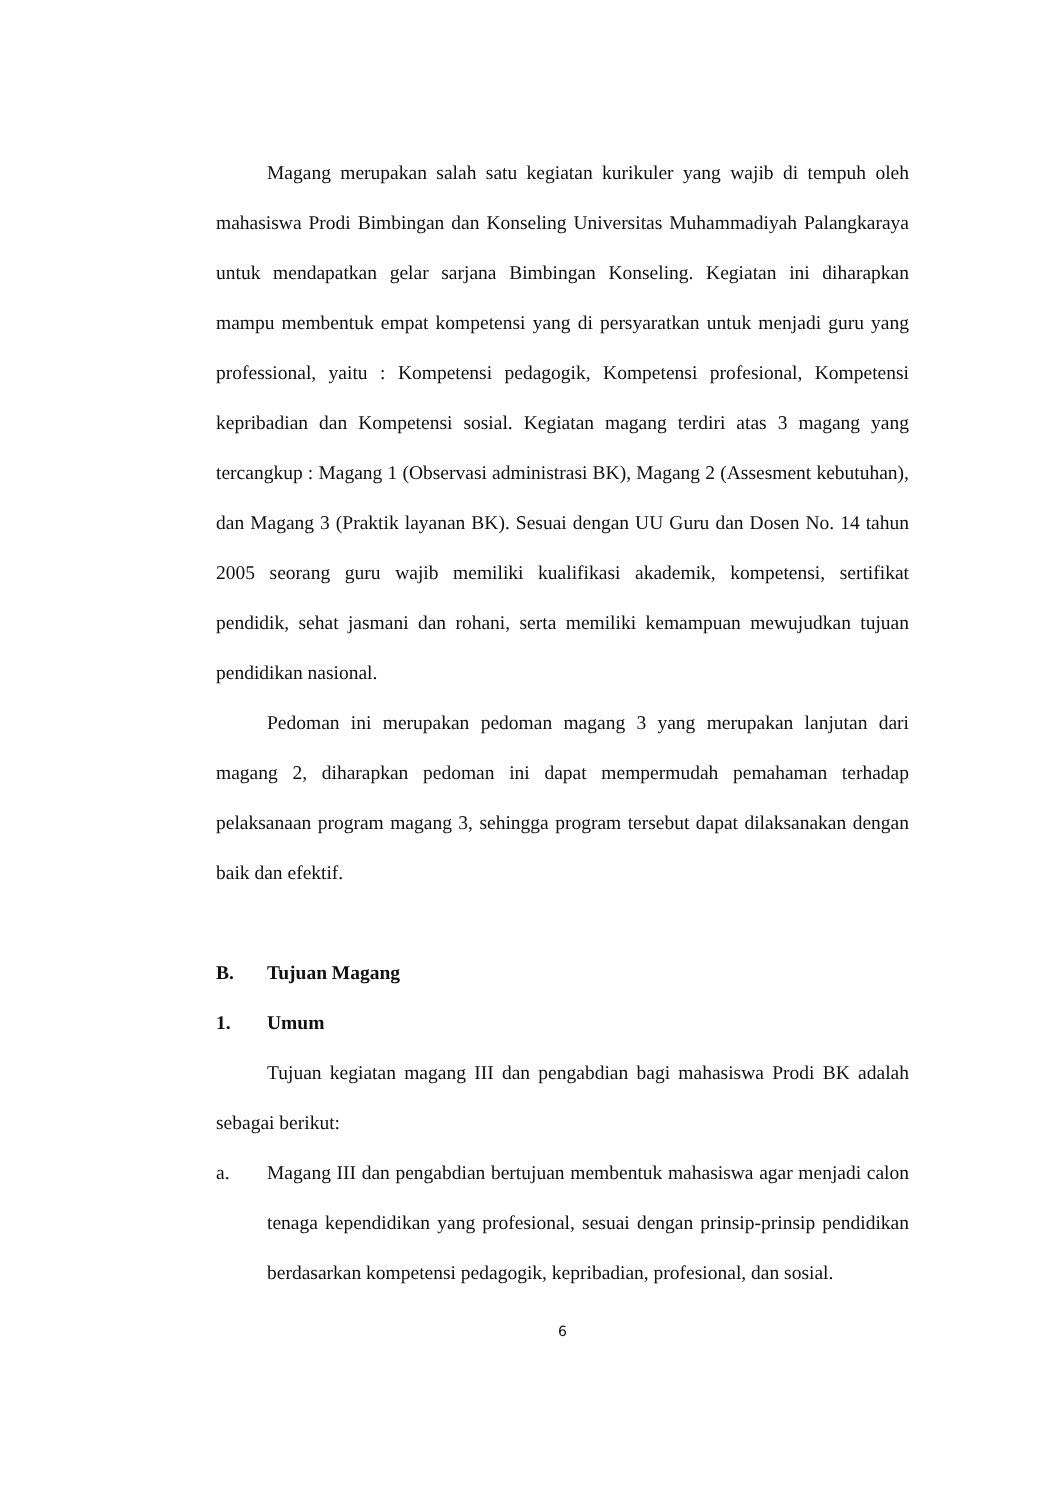Magang merupakan salah satu kegiatan kurikuler yang wajib di tempuh oleh mahasiswa Prodi Bimbingan dan Konseling Universitas Muhammadiyah Palangkaraya untuk mendapatkan gelar sarjana Bimbingan Konseling. Kegiatan ini diharapkan mampu membentuk empat kompetensi yang di persyaratkan untuk menjadi guru yang professional, yaitu : Kompetensi pedagogik, Kompetensi profesional, Kompetensi kepribadian dan Kompetensi sosial. Kegiatan magang terdiri atas 3 magang yang tercangkup : Magang 1 (Observasi administrasi BK), Magang 2 (Assesment kebutuhan), dan Magang 3 (Praktik layanan BK). Sesuai dengan UU Guru dan Dosen No. 14 tahun 2005 seorang guru wajib memiliki kualifikasi akademik, kompetensi, sertifikat pendidik, sehat jasmani dan rohani, serta memiliki kemampuan mewujudkan tujuan pendidikan nasional.
Pedoman ini merupakan pedoman magang 3 yang merupakan lanjutan dari magang 2, diharapkan pedoman ini dapat mempermudah pemahaman terhadap pelaksanaan program magang 3, sehingga program tersebut dapat dilaksanakan dengan baik dan efektif.
B. Tujuan Magang
1. Umum
Tujuan kegiatan magang III dan pengabdian bagi mahasiswa Prodi BK adalah sebagai berikut:
a. Magang III dan pengabdian bertujuan membentuk mahasiswa agar menjadi calon tenaga kependidikan yang profesional, sesuai dengan prinsip-prinsip pendidikan berdasarkan kompetensi pedagogik, kepribadian, profesional, dan sosial.
6